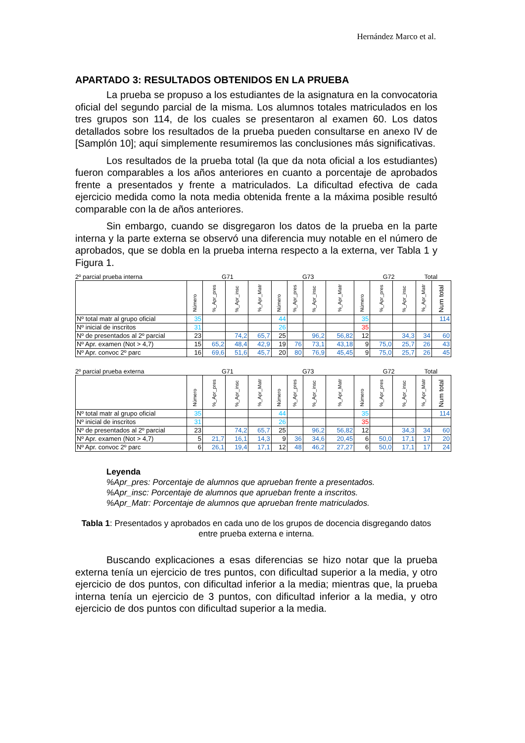Hernández Marco et al.
APARTADO 3: RESULTADOS OBTENIDOS EN LA PRUEBA
La prueba se propuso a los estudiantes de la asignatura en la convocatoria oficial del segundo parcial de la misma. Los alumnos totales matriculados en los tres grupos son 114, de los cuales se presentaron al examen 60. Los datos detallados sobre los resultados de la prueba pueden consultarse en anexo IV de [Samplón 10]; aquí simplemente resumiremos las conclusiones más significativas.
Los resultados de la prueba total (la que da nota oficial a los estudiantes) fueron comparables a los años anteriores en cuanto a porcentaje de aprobados frente a presentados y frente a matriculados. La dificultad efectiva de cada ejercicio medida como la nota media obtenida frente a la máxima posible resultó comparable con la de años anteriores.
Sin embargo, cuando se disgregaron los datos de la prueba en la parte interna y la parte externa se observó una diferencia muy notable en el número de aprobados, que se dobla en la prueba interna respecto a la externa, ver Tabla 1 y Figura 1.
2º parcial prueba interna G71 G73 G72 Total
| | Número | %_Apr_pres | %_Apr_insc | %_Apr_Matr | Número | %_Apr_pres | %_Apr_insc | %_Apr_Matr | Número | %_Apr_pres | %_Apr_insc | %_Apr_Matr | Num total |
| Nº total matr al grupo oficial | 35 | | | | 44 | | | | 35 | | | | 114 |
| Nº inicial de inscritos | 31 | | | | 26 | | | | 35 | | | | |
| Nº de presentados al 2º parcial | 23 | | 74,2 | 65,7 | 25 | | 96,2 | 56,82 | 12 | | 34,3 | 34 | 60 |
| Nº Apr. examen (Not > 4,7) | 15 | 65,2 | 48,4 | 42,9 | 19 | 76 | 73,1 | 43,18 | 9 | 75,0 | 25,7 | 26 | 43 |
| Nº Apr. convoc 2º parc | 16 | 69,6 | 51,6 | 45,7 | 20 | 80 | 76,9 | 45,45 | 9 | 75,0 | 25,7 | 26 | 45 |
2º parcial prueba externa G71 G73 G72 Total
| | Número | %_Apr_pres | %_Apr_insc | %_Apr_Matr | Número | %_Apr_pres | %_Apr_insc | %_Apr_Matr | Número | %_Apr_pres | %_Apr_insc | %_Apr_Matr | Num total |
| Nº total matr al grupo oficial | 35 | | | | 44 | | | | 35 | | | | 114 |
| Nº inicial de inscritos | 31 | | | | 26 | | | | 35 | | | | |
| Nº de presentados al 2º parcial | 23 | | 74,2 | 65,7 | 25 | | 96,2 | 56,82 | 12 | | 34,3 | 34 | 60 |
| Nº Apr. examen (Not > 4,7) | 5 | 21,7 | 16,1 | 14,3 | 9 | 36 | 34,6 | 20,45 | 6 | 50,0 | 17,1 | 17 | 20 |
| Nº Apr. convoc 2º parc | 6 | 26,1 | 19,4 | 17,1 | 12 | 48 | 46,2 | 27,27 | 6 | 50,0 | 17,1 | 17 | 24 |
Leyenda
%Apr_pres: Porcentaje de alumnos que aprueban frente a presentados.
%Apr_insc: Porcentaje de alumnos que aprueban frente a inscritos.
%Apr_Matr: Porcentaje de alumnos que aprueban frente matriculados.
Tabla 1: Presentados y aprobados en cada uno de los grupos de docencia disgregando datos entre prueba externa e interna.
Buscando explicaciones a esas diferencias se hizo notar que la prueba externa tenía un ejercicio de tres puntos, con dificultad superior a la media, y otro ejercicio de dos puntos, con dificultad inferior a la media; mientras que, la prueba interna tenía un ejercicio de 3 puntos, con dificultad inferior a la media, y otro ejercicio de dos puntos con dificultad superior a la media.